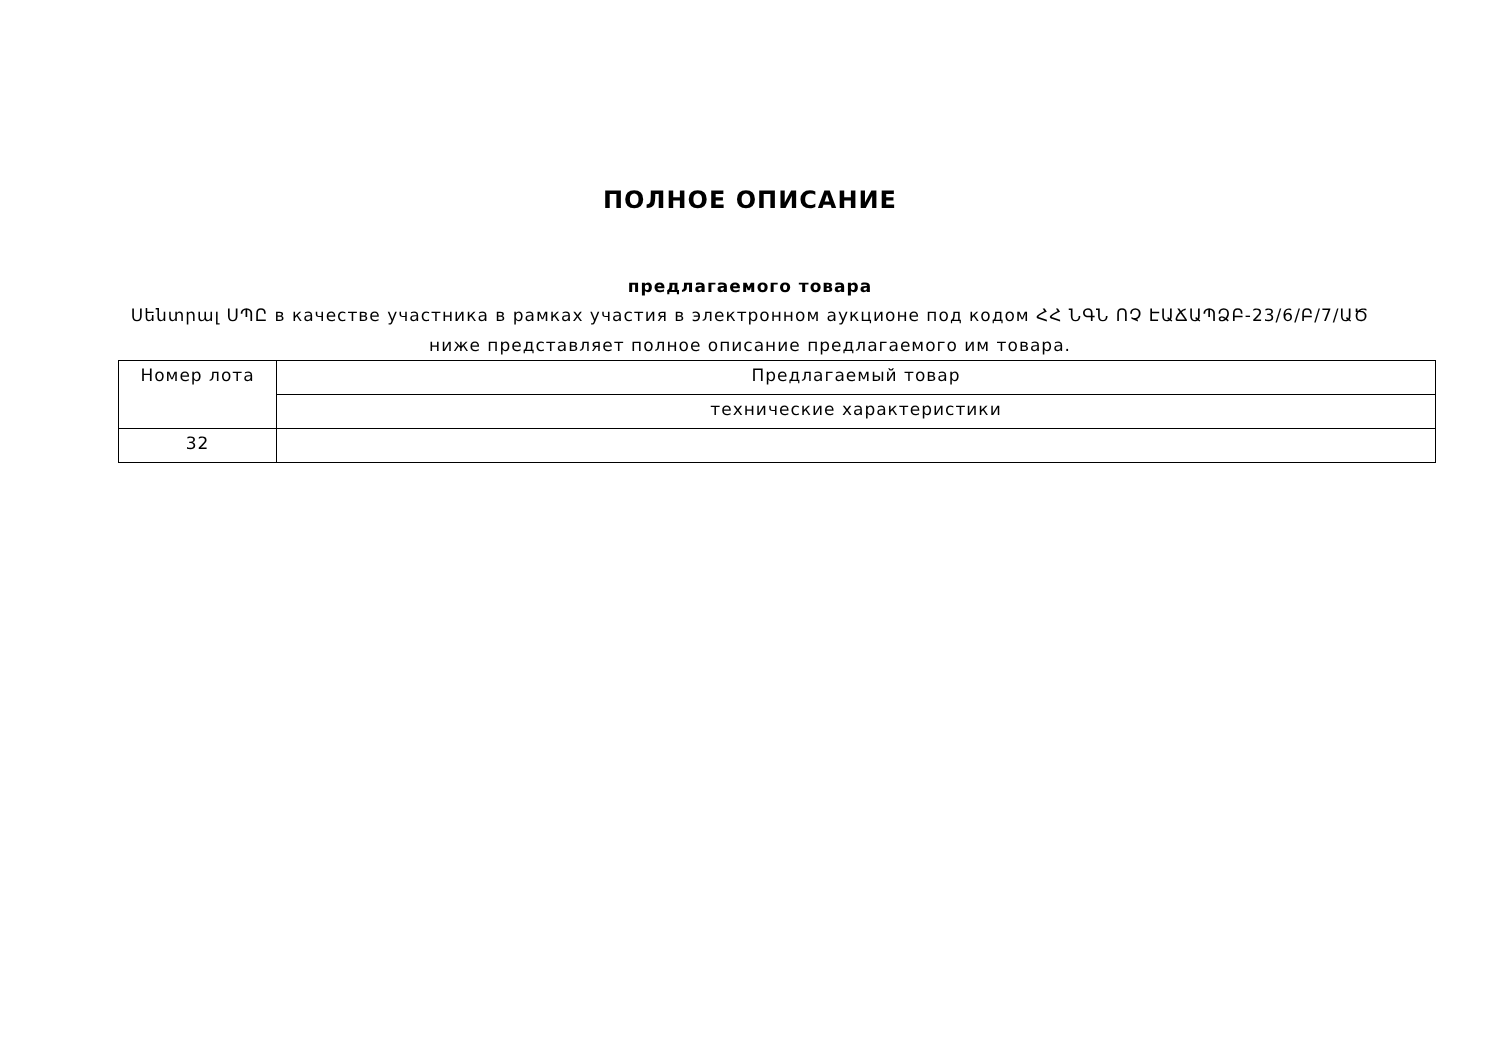ПОЛНОЕ ОПИСАНИЕ
предлагаемого товара
Սենտրալ ՍՊԸ в качестве участника в рамках участия в электронном аукционе под кодом ՀՀ ՆԳՆ ՈՉ ԷԱՃԱՊՁԲ-23/6/Բ/7/ԱԾ
ниже представляет полное описание предлагаемого им товара.
| Номер лота | Предлагаемый товар |
| | технические характеристики |
| 32 | |